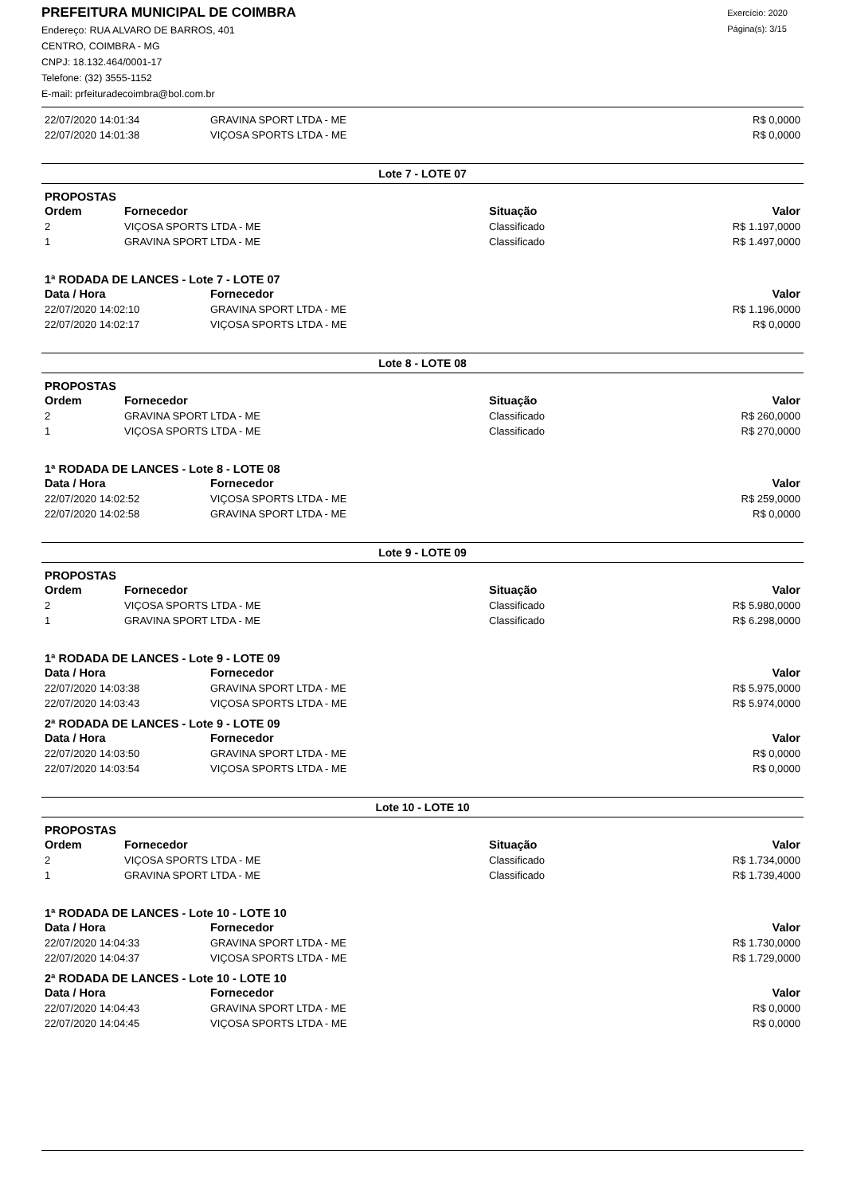PREFEITURA MUNICIPAL DE COIMBRA
Endereço: RUA ALVARO DE BARROS, 401
CENTRO, COIMBRA - MG
CNPJ: 18.132.464/0001-17
Telefone: (32) 3555-1152
E-mail: prfeituradecoimbra@bol.com.br
Exercício: 2020
Página(s): 3/15
| 22/07/2020 14:01:34 | GRAVINA SPORT LTDA - ME | R$ 0,0000 |
| 22/07/2020 14:01:38 | VIÇOSA SPORTS LTDA - ME | R$ 0,0000 |
Lote 7 - LOTE 07
PROPOSTAS
| Ordem | Fornecedor | Situação | Valor |
| --- | --- | --- | --- |
| 2 | VIÇOSA SPORTS LTDA - ME | Classificado | R$ 1.197,0000 |
| 1 | GRAVINA SPORT LTDA - ME | Classificado | R$ 1.497,0000 |
1ª RODADA DE LANCES - Lote 7 - LOTE 07
| Data / Hora | Fornecedor | Valor |
| --- | --- | --- |
| 22/07/2020 14:02:10 | GRAVINA SPORT LTDA - ME | R$ 1.196,0000 |
| 22/07/2020 14:02:17 | VIÇOSA SPORTS LTDA - ME | R$ 0,0000 |
Lote 8 - LOTE 08
PROPOSTAS
| Ordem | Fornecedor | Situação | Valor |
| --- | --- | --- | --- |
| 2 | GRAVINA SPORT LTDA - ME | Classificado | R$ 260,0000 |
| 1 | VIÇOSA SPORTS LTDA - ME | Classificado | R$ 270,0000 |
1ª RODADA DE LANCES - Lote 8 - LOTE 08
| Data / Hora | Fornecedor | Valor |
| --- | --- | --- |
| 22/07/2020 14:02:52 | VIÇOSA SPORTS LTDA - ME | R$ 259,0000 |
| 22/07/2020 14:02:58 | GRAVINA SPORT LTDA - ME | R$ 0,0000 |
Lote 9 - LOTE 09
PROPOSTAS
| Ordem | Fornecedor | Situação | Valor |
| --- | --- | --- | --- |
| 2 | VIÇOSA SPORTS LTDA - ME | Classificado | R$ 5.980,0000 |
| 1 | GRAVINA SPORT LTDA - ME | Classificado | R$ 6.298,0000 |
1ª RODADA DE LANCES - Lote 9 - LOTE 09
| Data / Hora | Fornecedor | Valor |
| --- | --- | --- |
| 22/07/2020 14:03:38 | GRAVINA SPORT LTDA - ME | R$ 5.975,0000 |
| 22/07/2020 14:03:43 | VIÇOSA SPORTS LTDA - ME | R$ 5.974,0000 |
2ª RODADA DE LANCES - Lote 9 - LOTE 09
| Data / Hora | Fornecedor | Valor |
| --- | --- | --- |
| 22/07/2020 14:03:50 | GRAVINA SPORT LTDA - ME | R$ 0,0000 |
| 22/07/2020 14:03:54 | VIÇOSA SPORTS LTDA - ME | R$ 0,0000 |
Lote 10 - LOTE 10
PROPOSTAS
| Ordem | Fornecedor | Situação | Valor |
| --- | --- | --- | --- |
| 2 | VIÇOSA SPORTS LTDA - ME | Classificado | R$ 1.734,0000 |
| 1 | GRAVINA SPORT LTDA - ME | Classificado | R$ 1.739,4000 |
1ª RODADA DE LANCES - Lote 10 - LOTE 10
| Data / Hora | Fornecedor | Valor |
| --- | --- | --- |
| 22/07/2020 14:04:33 | GRAVINA SPORT LTDA - ME | R$ 1.730,0000 |
| 22/07/2020 14:04:37 | VIÇOSA SPORTS LTDA - ME | R$ 1.729,0000 |
2ª RODADA DE LANCES - Lote 10 - LOTE 10
| Data / Hora | Fornecedor | Valor |
| --- | --- | --- |
| 22/07/2020 14:04:43 | GRAVINA SPORT LTDA - ME | R$ 0,0000 |
| 22/07/2020 14:04:45 | VIÇOSA SPORTS LTDA - ME | R$ 0,0000 |